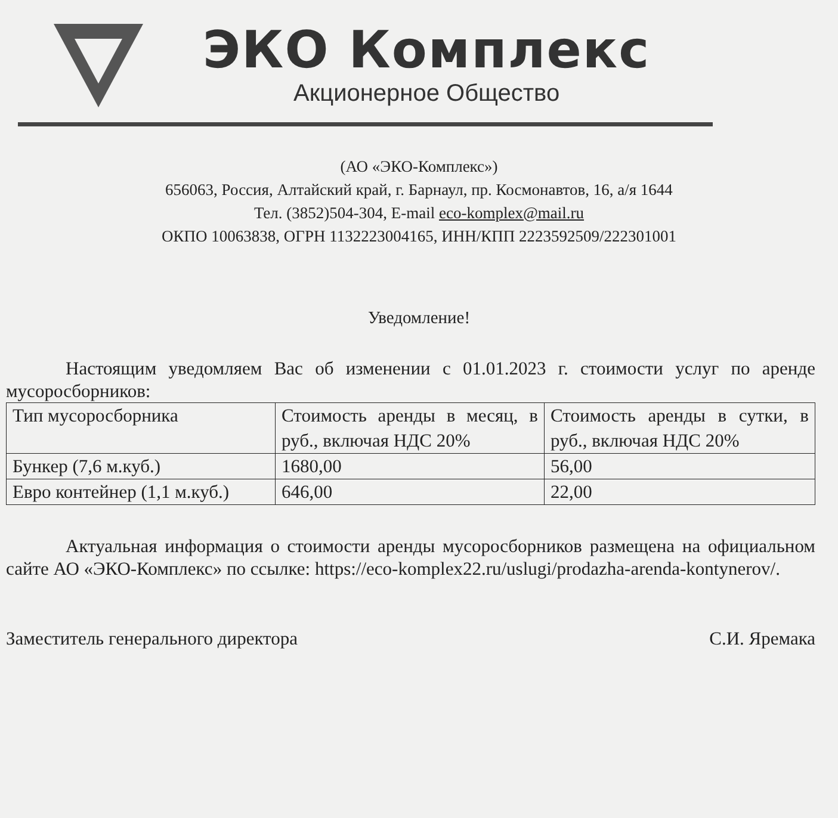ЭКО Комплекс
Акционерное Общество
(АО «ЭКО-Комплекс»)
656063, Россия, Алтайский край, г. Барнаул, пр. Космонавтов, 16, а/я 1644
Тел. (3852)504-304, E-mail eco-komplex@mail.ru
ОКПО 10063838, ОГРН 1132223004165, ИНН/КПП 2223592509/222301001
Уведомление!
Настоящим уведомляем Вас об изменении с 01.01.2023 г. стоимости услуг по аренде мусоросборников:
| Тип мусоросборника | Стоимость аренды в месяц, в руб., включая НДС 20% | Стоимость аренды в сутки, в руб., включая НДС 20% |
| Бункер (7,6 м.куб.) | 1680,00 | 56,00 |
| Евро контейнер (1,1 м.куб.) | 646,00 | 22,00 |
Актуальная информация о стоимости аренды мусоросборников размещена на официальном сайте АО «ЭКО-Комплекс» по ссылке: https://eco-komplex22.ru/uslugi/prodazha-arenda-kontynerov/.
Заместитель генерального директора С.И. Яремака